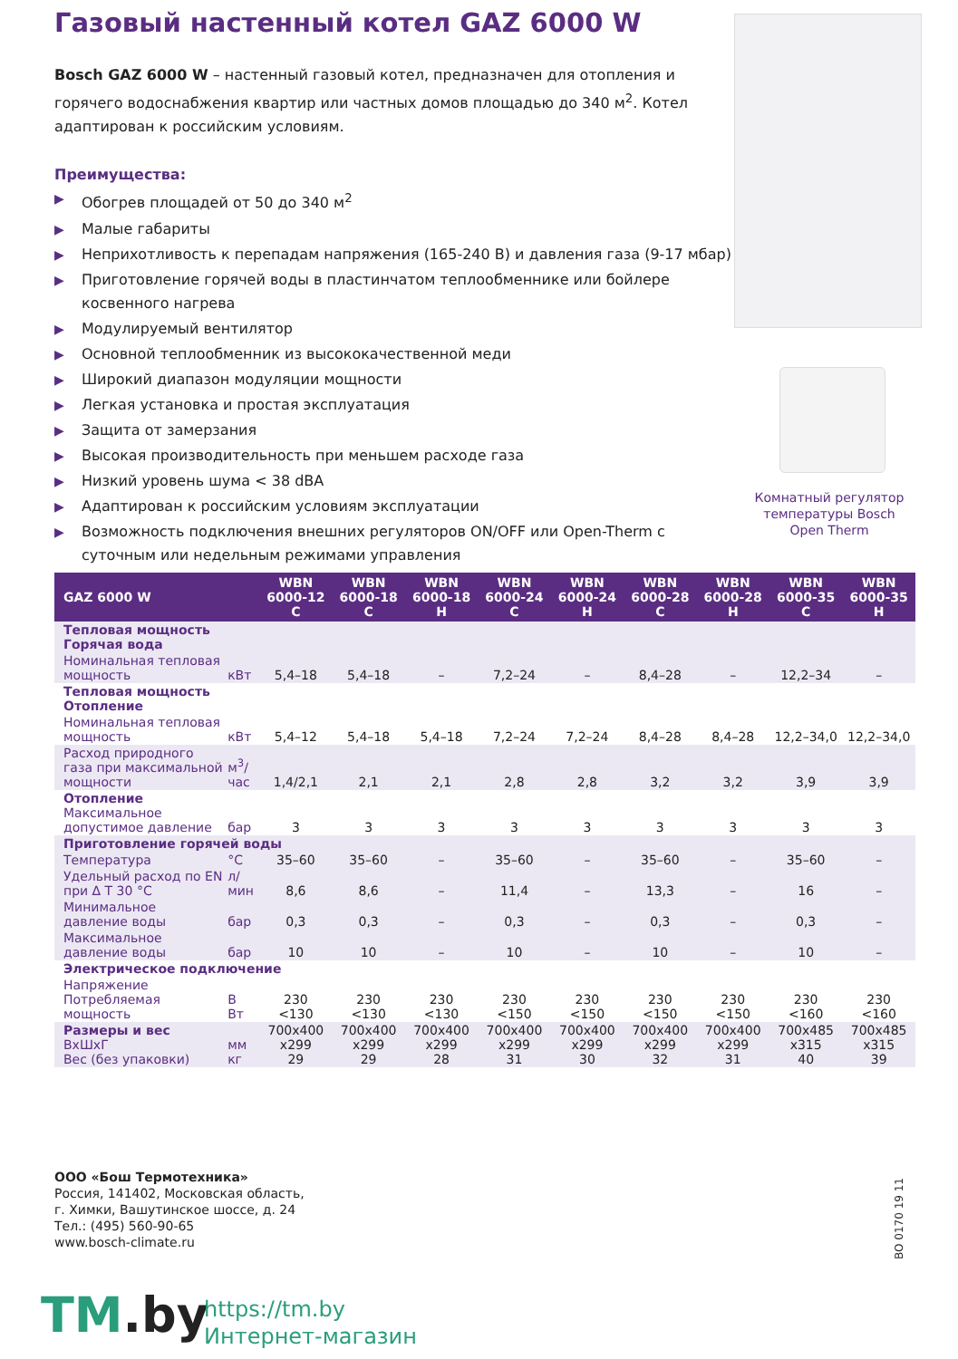Газовый настенный котел GAZ 6000 W
Bosch GAZ 6000 W – настенный газовый котел, предназначен для отопления и горячего водоснабжения квартир или частных домов площадью до 340 м<sup>2</sup>. Котел адаптирован к российским условиям.
Преимущества:
▶ Обогрев площадей от 50 до 340 м<sup>2</sup>
▶ Малые габариты
▶ Неприхотливость к перепадам напряжения (165-240 В) и давления газа (9-17 мбар)
▶ Приготовление горячей воды в пластинчатом теплообменнике или бойлере косвенного нагрева
▶ Модулируемый вентилятор
▶ Основной теплообменник из высококачественной меди
▶ Широкий диапазон модуляции мощности
▶ Легкая установка и простая эксплуатация
▶ Защита от замерзания
▶ Высокая производительность при меньшем расходе газа
▶ Низкий уровень шума < 38 dBA
▶ Адаптирован к российским условиям эксплуатации
▶ Возможность подключения внешних регуляторов ON/OFF или Open-Therm с суточным или недельным режимами управления
Комнатный регулятор температуры Bosch Open Therm
| GAZ 6000 W | | WBN 6000-12 C | WBN 6000-18 C | WBN 6000-18 H | WBN 6000-24 C | WBN 6000-24 H | WBN 6000-28 C | WBN 6000-28 H | WBN 6000-35 C | WBN 6000-35 H |
| --- | --- | --- | --- | --- | --- | --- | --- | --- | --- | --- |
| Тепловая мощность Горячая вода | | | | | | | | | | |
| Номинальная тепловая мощность | кВт | 5,4–18 | 5,4–18 | – | 7,2–24 | – | 8,4–28 | – | 12,2–34 | – |
| Тепловая мощность Отопление | | | | | | | | | | |
| Номинальная тепловая мощность | кВт | 5,4–12 | 5,4–18 | 5,4–18 | 7,2–24 | 7,2–24 | 8,4–28 | 8,4–28 | 12,2–34,0 | 12,2–34,0 |
| Расход природного газа при максимальной мощности | м<sup>3</sup>/час | 1,4/2,1 | 2,1 | 2,1 | 2,8 | 2,8 | 3,2 | 3,2 | 3,9 | 3,9 |
| Отопление Максимальное допустимое давление | бар | 3 | 3 | 3 | 3 | 3 | 3 | 3 | 3 | 3 |
| Приготовление горячей воды | | | | | | | | | | |
| Температура | °C | 35–60 | 35–60 | – | 35–60 | – | 35–60 | – | 35–60 | – |
| Удельный расход по EN при Δ T 30 °C | л/мин | 8,6 | 8,6 | – | 11,4 | – | 13,3 | – | 16 | – |
| Минимальное давление воды | бар | 0,3 | 0,3 | – | 0,3 | – | 0,3 | – | 0,3 | – |
| Максимальное давление воды | бар | 10 | 10 | – | 10 | – | 10 | – | 10 | – |
| Электрическое подключение | | | | | | | | | | |
| Напряжение Потребляемая мощность | В Вт | 230 <130 | 230 <130 | 230 <130 | 230 <150 | 230 <150 | 230 <150 | 230 <150 | 230 <160 | 230 <160 |
| Размеры и вес ВхШхГ Вес (без упаковки) | мм кг | 700x400 x299 29 | 700x400 x299 29 | 700x400 x299 28 | 700x400 x299 31 | 700x400 x299 30 | 700x400 x299 32 | 700x400 x299 31 | 700x485 x315 40 | 700x485 x315 39 |
ООО «Бош Термотехника»
Россия, 141402, Московская область,
г. Химки, Вашутинское шоссе, д. 24
Тел.: (495) 560-90-65
www.bosch-climate.ru
BO 0170 19 11
TM.by
https://tm.by
Интернет-магазин